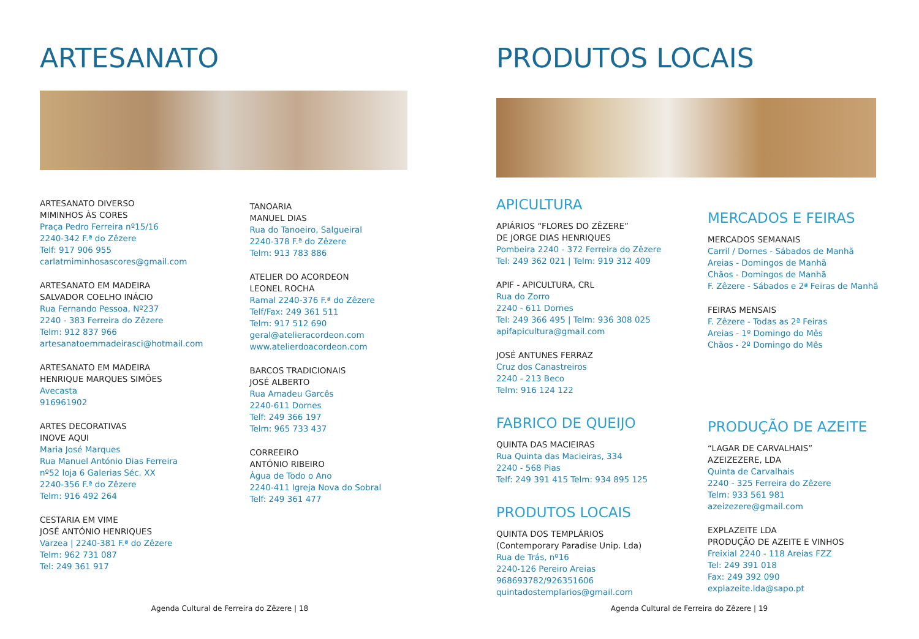ARTESANATO
ARTESANATO DIVERSO
MIMINHOS ÀS CORES
Praça Pedro Ferreira nº15/16
2240-342 F.ª do Zêzere
Telf: 917 906 955
carlatmiminhosascores@gmail.com
ARTESANATO EM MADEIRA
SALVADOR COELHO INÁCIO
Rua Fernando Pessoa, Nº237
2240 - 383 Ferreira do Zêzere
Telm: 912 837 966
artesanatoemmadeirasci@hotmail.com
ARTESANATO EM MADEIRA
HENRIQUE MARQUES SIMÕES
Avecasta
916961902
ARTES DECORATIVAS
INOVE AQUI
Maria José Marques
Rua Manuel António Dias Ferreira
nº52 loja 6 Galerias Séc. XX
2240-356 F.ª do Zêzere
Telm: 916 492 264
CESTARIA EM VIME
JOSÉ ANTÓNIO HENRIQUES
Varzea | 2240-381 F.ª do Zêzere
Telm: 962 731 087
Tel: 249 361 917
TANOARIA
MANUEL DIAS
Rua do Tanoeiro, Salgueiral
2240-378 F.ª do Zêzere
Telm: 913 783 886
ATELIER DO ACORDEON
LEONEL ROCHA
Ramal 2240-376 F.ª do Zêzere
Telf/Fax: 249 361 511
Telm: 917 512 690
geral@atelieracordeon.com
www.atelierdoacordeon.com
BARCOS TRADICIONAIS
JOSÉ ALBERTO
Rua Amadeu Garcês
2240-611 Dornes
Telf: 249 366 197
Telm: 965 733 437
CORREEIRO
ANTÓNIO RIBEIRO
Água de Todo o Ano
2240-411 Igreja Nova do Sobral
Telf: 249 361 477
Agenda Cultural de Ferreira do Zêzere | 18
PRODUTOS LOCAIS
APICULTURA
APIÁRIOS “FLORES DO ZÊZERE”
DE JORGE DIAS HENRIQUES
Pombeira 2240 - 372 Ferreira do Zêzere
Tel: 249 362 021 | Telm: 919 312 409
APIF - APICULTURA, CRL
Rua do Zorro
2240 - 611 Dornes
Tel: 249 366 495 | Telm: 936 308 025
apifapicultura@gmail.com
JOSÉ ANTUNES FERRAZ
Cruz dos Canastreiros
2240 - 213 Beco
Telm: 916 124 122
FABRICO DE QUEIJO
QUINTA DAS MACIEIRAS
Rua Quinta das Macieiras, 334
2240 - 568 Pias
Telf: 249 391 415 Telm: 934 895 125
PRODUTOS LOCAIS
QUINTA DOS TEMPLÁRIOS
(Contemporary Paradise Unip. Lda)
Rua de Trás, nº16
2240-126 Pereiro Areias
968693782/926351606
quintadostemplarios@gmail.com
MERCADOS E FEIRAS
MERCADOS SEMANAIS
Carril / Dornes - Sábados de Manhã
Areias - Domingos de Manhã
Chãos - Domingos de Manhã
F. Zêzere - Sábados e 2ª Feiras de Manhã
FEIRAS MENSAIS
F. Zêzere - Todas as 2ª Feiras
Areias - 1º Domingo do Mês
Chãos - 2º Domingo do Mês
PRODUÇÃO DE AZEITE
“LAGAR DE CARVALHAIS”
AZEIZEZERE, LDA
Quinta de Carvalhais
2240 - 325 Ferreira do Zêzere
Telm: 933 561 981
azeizezere@gmail.com
EXPLAZEITE LDA
PRODUÇÃO DE AZEITE E VINHOS
Freixial 2240 - 118 Areias FZZ
Tel: 249 391 018
Fax: 249 392 090
explazeite.lda@sapo.pt
Agenda Cultural de Ferreira do Zêzere | 19